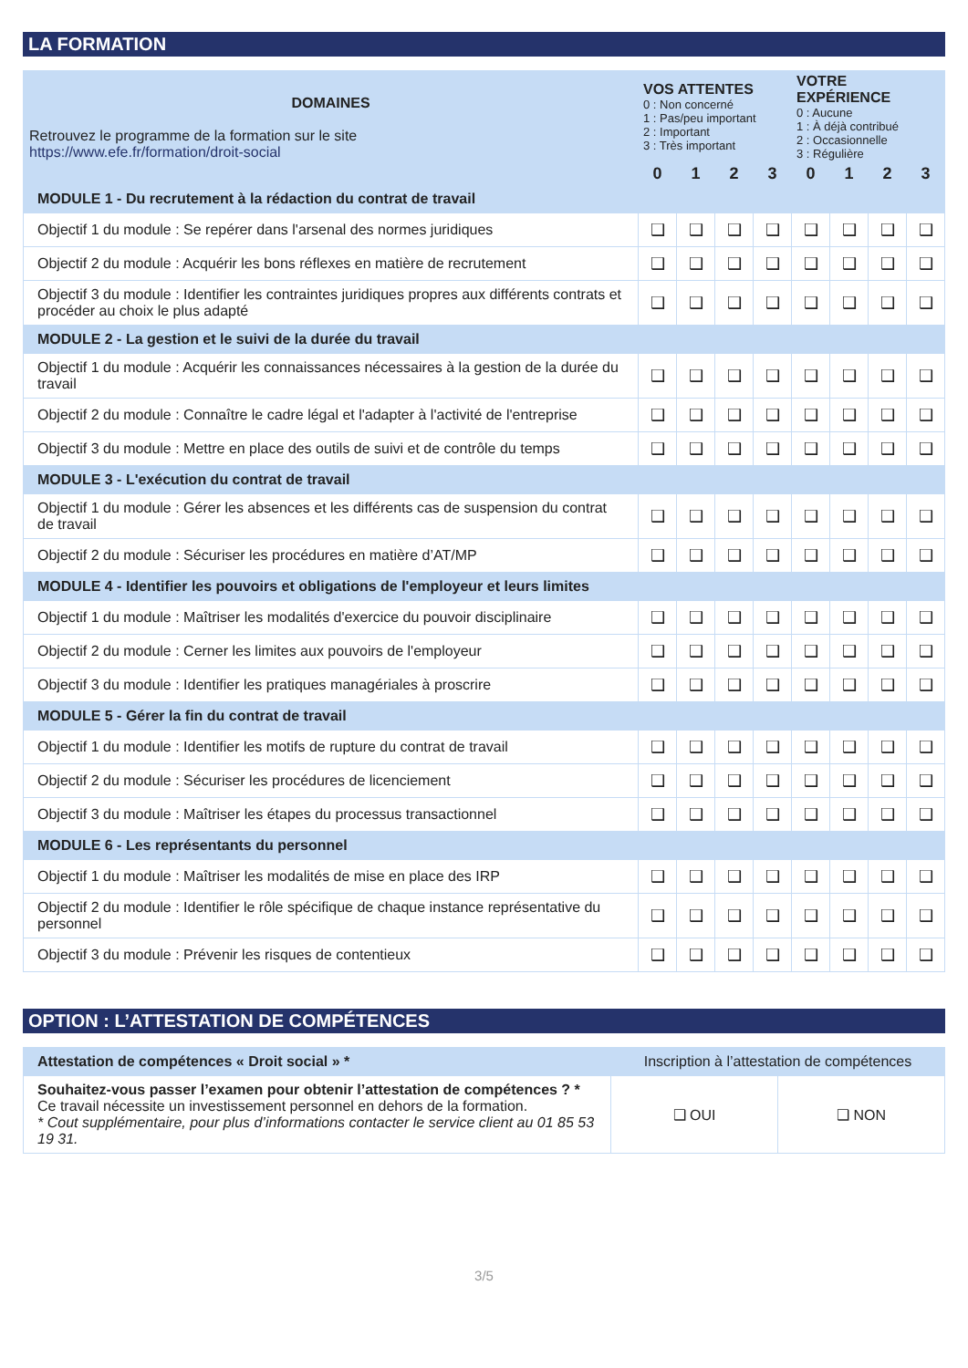LA FORMATION
| DOMAINES Retrouvez le programme de la formation sur le site https://www.efe.fr/formation/droit-social | VOS ATTENTES 0 : Non concerné 1 : Pas/peu important 2 : Important 3 : Très important | | | | VOTRE EXPÉRIENCE 0 : Aucune 1 : À déjà contribué 2 : Occasionnelle 3 : Régulière | | | |
| --- | --- | --- | --- | --- | --- | --- | --- | --- |
| | 0 | 1 | 2 | 3 | 0 | 1 | 2 | 3 |
| MODULE 1 - Du recrutement à la rédaction du contrat de travail | | | | | | | | |
| Objectif 1 du module : Se repérer dans l'arsenal des normes juridiques | ❑ | ❑ | ❑ | ❑ | ❑ | ❑ | ❑ | ❑ |
| Objectif 2 du module : Acquérir les bons réflexes en matière de recrutement | ❑ | ❑ | ❑ | ❑ | ❑ | ❑ | ❑ | ❑ |
| Objectif 3 du module : Identifier les contraintes juridiques propres aux différents contrats et procéder au choix le plus adapté | ❑ | ❑ | ❑ | ❑ | ❑ | ❑ | ❑ | ❑ |
| MODULE 2 - La gestion et le suivi de la durée du travail | | | | | | | | |
| Objectif 1 du module : Acquérir les connaissances nécessaires à la gestion de la durée du travail | ❑ | ❑ | ❑ | ❑ | ❑ | ❑ | ❑ | ❑ |
| Objectif 2 du module : Connaître le cadre légal et l'adapter à l'activité de l'entreprise | ❑ | ❑ | ❑ | ❑ | ❑ | ❑ | ❑ | ❑ |
| Objectif 3 du module : Mettre en place des outils de suivi et de contrôle du temps | ❑ | ❑ | ❑ | ❑ | ❑ | ❑ | ❑ | ❑ |
| MODULE 3 - L'exécution du contrat de travail | | | | | | | | |
| Objectif 1 du module : Gérer les absences et les différents cas de suspension du contrat de travail | ❑ | ❑ | ❑ | ❑ | ❑ | ❑ | ❑ | ❑ |
| Objectif 2 du module : Sécuriser les procédures en matière d’AT/MP | ❑ | ❑ | ❑ | ❑ | ❑ | ❑ | ❑ | ❑ |
| MODULE 4 - Identifier les pouvoirs et obligations de l'employeur et leurs limites | | | | | | | | |
| Objectif 1 du module : Maîtriser les modalités d'exercice du pouvoir disciplinaire | ❑ | ❑ | ❑ | ❑ | ❑ | ❑ | ❑ | ❑ |
| Objectif 2 du module : Cerner les limites aux pouvoirs de l'employeur | ❑ | ❑ | ❑ | ❑ | ❑ | ❑ | ❑ | ❑ |
| Objectif 3 du module : Identifier les pratiques managériales à proscrire | ❑ | ❑ | ❑ | ❑ | ❑ | ❑ | ❑ | ❑ |
| MODULE 5 - Gérer la fin du contrat de travail | | | | | | | | |
| Objectif 1 du module : Identifier les motifs de rupture du contrat de travail | ❑ | ❑ | ❑ | ❑ | ❑ | ❑ | ❑ | ❑ |
| Objectif 2 du module : Sécuriser les procédures de licenciement | ❑ | ❑ | ❑ | ❑ | ❑ | ❑ | ❑ | ❑ |
| Objectif 3 du module : Maîtriser les étapes du processus transactionnel | ❑ | ❑ | ❑ | ❑ | ❑ | ❑ | ❑ | ❑ |
| MODULE 6 - Les représentants du personnel | | | | | | | | |
| Objectif 1 du module : Maîtriser les modalités de mise en place des IRP | ❑ | ❑ | ❑ | ❑ | ❑ | ❑ | ❑ | ❑ |
| Objectif 2 du module : Identifier le rôle spécifique de chaque instance représentative du personnel | ❑ | ❑ | ❑ | ❑ | ❑ | ❑ | ❑ | ❑ |
| Objectif 3 du module : Prévenir les risques de contentieux | ❑ | ❑ | ❑ | ❑ | ❑ | ❑ | ❑ | ❑ |
OPTION : L’ATTESTATION DE COMPÉTENCES
| Attestation de compétences « Droit social » * | Inscription à l’attestation de compétences | |
| Souhaitez-vous passer l’examen pour obtenir l’attestation de compétences ? * Ce travail nécessite un investissement personnel en dehors de la formation. * Cout supplémentaire, pour plus d’informations contacter le service client au 01 85 53 19 31. | ❑ OUI | ❑ NON |
3/5